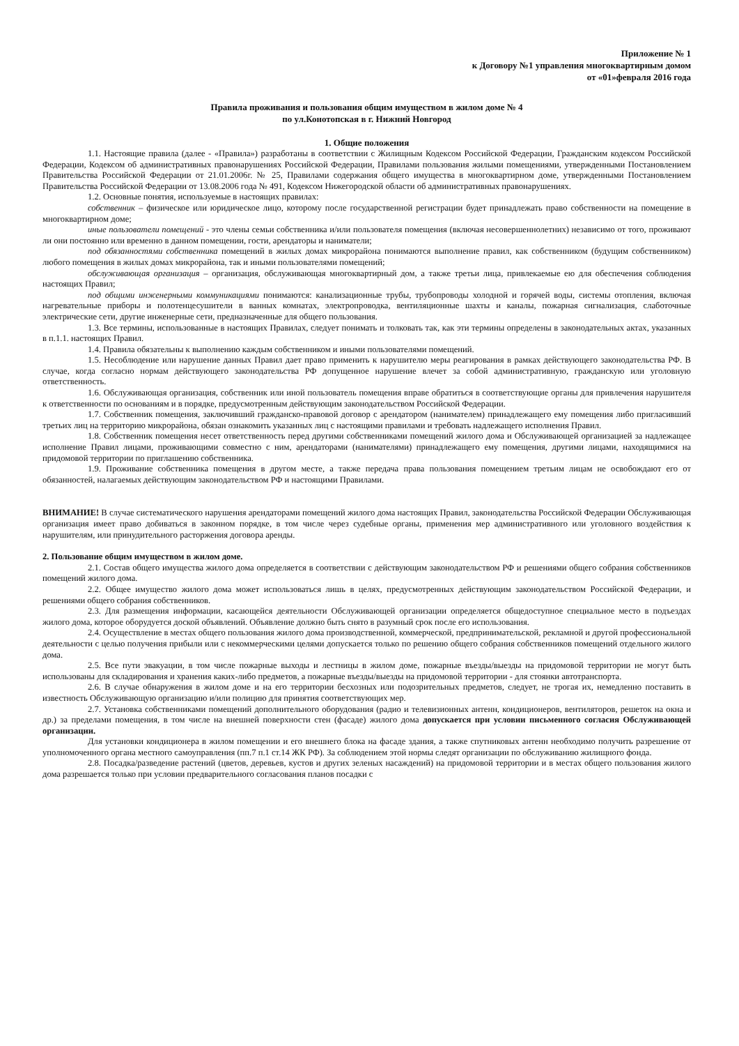Приложение № 1
к Договору №1 управления многоквартирным домом
от «01»февраля 2016 года
Правила проживания и пользования общим имуществом в жилом доме № 4
по ул.Конотопская в г. Нижний Новгород
1. Общие положения
1.1. Настоящие правила (далее - «Правила») разработаны в соответствии с Жилищным Кодексом Российской Федерации, Гражданским кодексом Российской Федерации, Кодексом об административных правонарушениях Российской Федерации, Правилами пользования жилыми помещениями, утвержденными Постановлением Правительства Российской Федерации от 21.01.2006г. № 25, Правилами содержания общего имущества в многоквартирном доме, утвержденными Постановлением Правительства Российской Федерации от 13.08.2006 года № 491, Кодексом Нижегородской области об административных правонарушениях.
1.2. Основные понятия, используемые в настоящих правилах:
собственник – физическое или юридическое лицо, которому после государственной регистрации будет принадлежать право собственности на помещение в многоквартирном доме;
иные пользователи помещений - это члены семьи собственника и/или пользователя помещения (включая несовершеннолетних) независимо от того, проживают ли они постоянно или временно в данном помещении, гости, арендаторы и наниматели;
под обязанностями собственника помещений в жилых домах микрорайона понимаются выполнение правил, как собственником (будущим собственником) любого помещения в жилых домах микрорайона, так и иными пользователями помещений;
обслуживающая организация – организация, обслуживающая многоквартирный дом, а также третьи лица, привлекаемые ею для обеспечения соблюдения настоящих Правил;
под общими инженерными коммуникациями понимаются: канализационные трубы, трубопроводы холодной и горячей воды, системы отопления, включая нагревательные приборы и полотенцесушители в ванных комнатах, электропроводка, вентиляционные шахты и каналы, пожарная сигнализация, слаботочные электрические сети, другие инженерные сети, предназначенные для общего пользования.
1.3. Все термины, использованные в настоящих Правилах, следует понимать и толковать так, как эти термины определены в законодательных актах, указанных в п.1.1. настоящих Правил.
1.4. Правила обязательны к выполнению каждым собственником и иными пользователями помещений.
1.5. Несоблюдение или нарушение данных Правил дает право применить к нарушителю меры реагирования в рамках действующего законодательства РФ. В случае, когда согласно нормам действующего законодательства РФ допущенное нарушение влечет за собой административную, гражданскую или уголовную ответственность.
1.6. Обслуживающая организация, собственник или иной пользователь помещения вправе обратиться в соответствующие органы для привлечения нарушителя к ответственности по основаниям и в порядке, предусмотренным действующим законодательством Российской Федерации.
1.7. Собственник помещения, заключивший гражданско-правовой договор с арендатором (нанимателем) принадлежащего ему помещения либо пригласивший третьих лиц на территорию микрорайона, обязан ознакомить указанных лиц с настоящими правилами и требовать надлежащего исполнения Правил.
1.8. Собственник помещения несет ответственность перед другими собственниками помещений жилого дома и Обслуживающей организацией за надлежащее исполнение Правил лицами, проживающими совместно с ним, арендаторами (нанимателями) принадлежащего ему помещения, другими лицами, находящимися на придомовой территории по приглашению собственника.
1.9. Проживание собственника помещения в другом месте, а также передача права пользования помещением третьим лицам не освобождают его от обязанностей, налагаемых действующим законодательством РФ и настоящими Правилами.
ВНИМАНИЕ! В случае систематического нарушения арендаторами помещений жилого дома настоящих Правил, законодательства Российской Федерации Обслуживающая организация имеет право добиваться в законном порядке, в том числе через судебные органы, применения мер административного или уголовного воздействия к нарушителям, или принудительного расторжения договора аренды.
2. Пользование общим имуществом в жилом доме.
2.1. Состав общего имущества жилого дома определяется в соответствии с действующим законодательством РФ и решениями общего собрания собственников помещений жилого дома.
2.2. Общее имущество жилого дома может использоваться лишь в целях, предусмотренных действующим законодательством Российской Федерации, и решениями общего собрания собственников.
2.3. Для размещения информации, касающейся деятельности Обслуживающей организации определяется общедоступное специальное место в подъездах жилого дома, которое оборудуется доской объявлений. Объявление должно быть снято в разумный срок после его использования.
2.4. Осуществление в местах общего пользования жилого дома производственной, коммерческой, предпринимательской, рекламной и другой профессиональной деятельности с целью получения прибыли или с некоммерческими целями допускается только по решению общего собрания собственников помещений отдельного жилого дома.
2.5. Все пути эвакуации, в том числе пожарные выходы и лестницы в жилом доме, пожарные въезды/выезды на придомовой территории не могут быть использованы для складирования и хранения каких-либо предметов, а пожарные въезды/выезды на придомовой территории - для стоянки автотранспорта.
2.6. В случае обнаружения в жилом доме и на его территории бесхозных или подозрительных предметов, следует, не трогая их, немедленно поставить в известность Обслуживающую организацию и/или полицию для принятия соответствующих мер.
2.7. Установка собственниками помещений дополнительного оборудования (радио и телевизионных антенн, кондиционеров, вентиляторов, решеток на окна и др.) за пределами помещения, в том числе на внешней поверхности стен (фасаде) жилого дома допускается при условии письменного согласия Обслуживающей организации.
Для установки кондиционера в жилом помещении и его внешнего блока на фасаде здания, а также спутниковых антенн необходимо получить разрешение от уполномоченного органа местного самоуправления (пп.7 п.1 ст.14 ЖК РФ). За соблюдением этой нормы следят организации по обслуживанию жилищного фонда.
2.8. Посадка/разведение растений (цветов, деревьев, кустов и других зеленых насаждений) на придомовой территории и в местах общего пользования жилого дома разрешается только при условии предварительного согласования планов посадки с